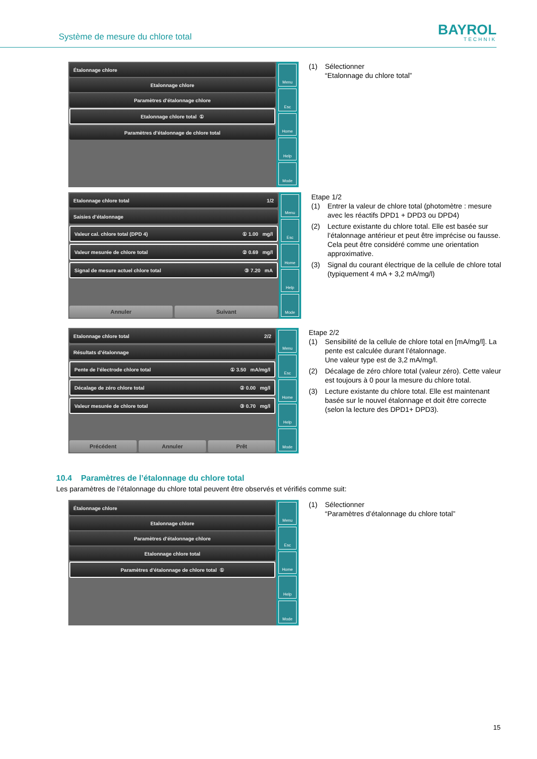Système de mesure du chlore total
BAYROL
TECHNIK
Étalonnage chlore
Etalonnage chlore
Paramètres d’étalonnage chlore
Etalonnage chlore total ①
Paramètres d’étalonnage de chlore total
Menu
Esc
Home
Help
Mode
(1) Sélectionner
“Etalonnage du chlore total”
Etalonnage chlore total 1/2
Saisies d’étalonnage
Valeur cal. chlore total (DPD 4) ① 1.00 mg/l
Valeur mesurée de chlore total ② 0.69 mg/l
Signal de mesure actuel chlore total ③ 7.20 mA
Annuler Suivant
Menu
Esc
Home
Help
Mode
Etape 1/2
(1) Entrer la valeur de chlore total (photomètre : mesure avec les réactifs DPD1 + DPD3 ou DPD4)
(2) Lecture existante du chlore total. Elle est basée sur l’étalonnage antérieur et peut être imprécise ou fausse. Cela peut être considéré comme une orientation approximative.
(3) Signal du courant électrique de la cellule de chlore total (typiquement 4 mA + 3,2 mA/mg/l)
Etalonnage chlore total 2/2
Résultats d’étalonnage
Pente de l’électrode chlore total ① 3.50 mA/mg/l
Décalage de zéro chlore total ② 0.00 mg/l
Valeur mesurée de chlore total ③ 0.70 mg/l
Précédent Annuler Prêt
Menu
Esc
Home
Help
Mode
Etape 2/2
(1) Sensibilité de la cellule de chlore total en [mA/mg/l]. La pente est calculée durant l’étalonnage.
Une valeur type est de 3,2 mA/mg/l.
(2) Décalage de zéro chlore total (valeur zéro). Cette valeur est toujours à 0 pour la mesure du chlore total.
(3) Lecture existante du chlore total. Elle est maintenant basée sur le nouvel étalonnage et doit être correcte (selon la lecture des DPD1+ DPD3).
10.4 Paramètres de l’étalonnage du chlore total
Les paramètres de l’étalonnage du chlore total peuvent être observés et vérifiés comme suit:
Étalonnage chlore
Etalonnage chlore
Paramètres d’étalonnage chlore
Etalonnage chlore total
Paramètres d’étalonnage de chlore total ①
Menu
Esc
Home
Help
Mode
(1) Sélectionner
“Paramètres d’étalonnage du chlore total”
15